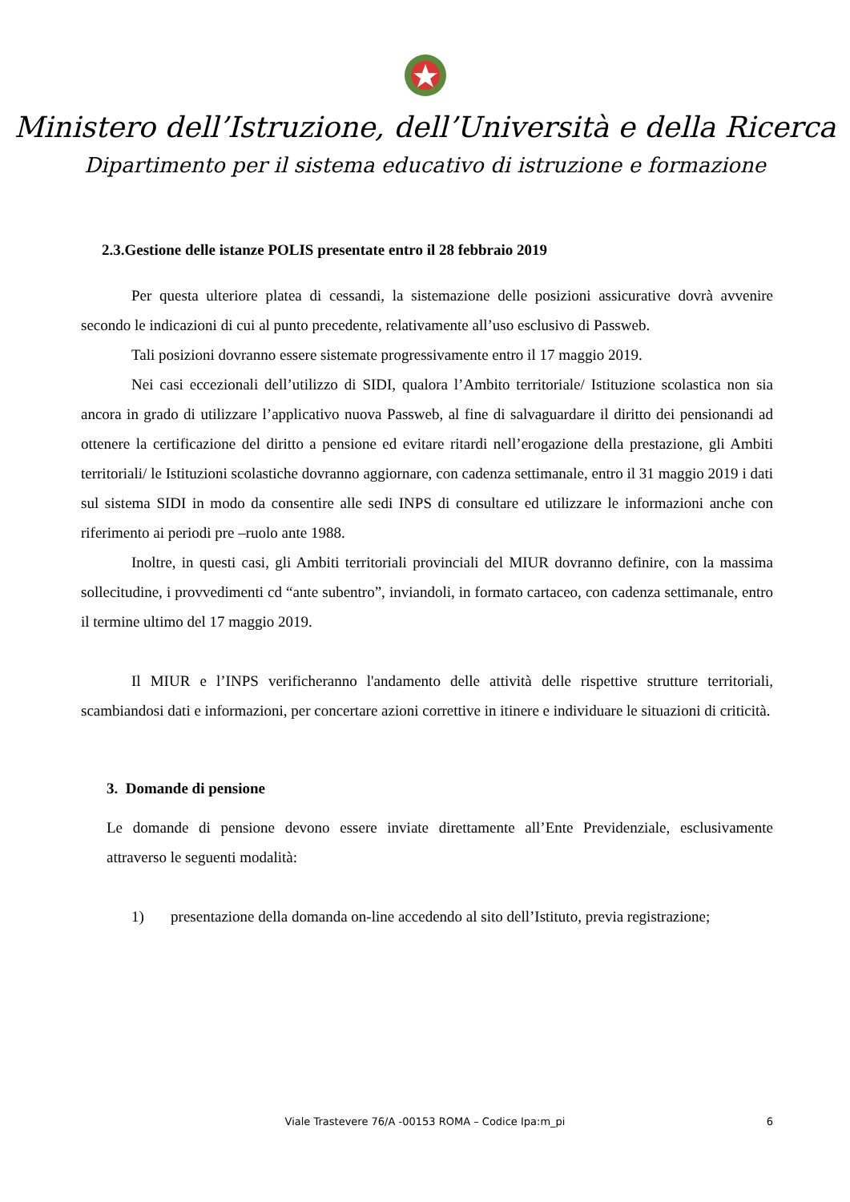Ministero dell’Istruzione, dell’Università e della Ricerca
Dipartimento per il sistema educativo di istruzione e formazione
2.3.Gestione delle istanze POLIS presentate entro il 28 febbraio 2019
Per questa ulteriore platea di cessandi, la sistemazione delle posizioni assicurative dovrà avvenire secondo le indicazioni di cui al punto precedente, relativamente all’uso esclusivo di Passweb.
Tali posizioni dovranno essere sistemate progressivamente entro il 17 maggio 2019.
Nei casi eccezionali dell’utilizzo di SIDI, qualora l’Ambito territoriale/ Istituzione scolastica non sia ancora in grado di utilizzare l’applicativo nuova Passweb, al fine di salvaguardare il diritto dei pensionandi ad ottenere la certificazione del diritto a pensione ed evitare ritardi nell’erogazione della prestazione, gli Ambiti territoriali/ le Istituzioni scolastiche dovranno aggiornare, con cadenza settimanale, entro il 31 maggio 2019 i dati sul sistema SIDI in modo da consentire alle sedi INPS di consultare ed utilizzare le informazioni anche con riferimento ai periodi pre –ruolo ante 1988.
Inoltre, in questi casi, gli Ambiti territoriali provinciali del MIUR dovranno definire, con la massima sollecitudine, i provvedimenti cd “ante subentro”, inviandoli, in formato cartaceo, con cadenza settimanale, entro il termine ultimo del 17 maggio 2019.
Il MIUR e l’INPS verificheranno l'andamento delle attività delle rispettive strutture territoriali, scambiandosi dati e informazioni, per concertare azioni correttive in itinere e individuare le situazioni di criticità.
3. Domande di pensione
Le domande di pensione devono essere inviate direttamente all’Ente Previdenziale, esclusivamente attraverso le seguenti modalità:
1) presentazione della domanda on-line accedendo al sito dell’Istituto, previa registrazione;
Viale Trastevere 76/A -00153 ROMA – Codice Ipa:m_pi 6